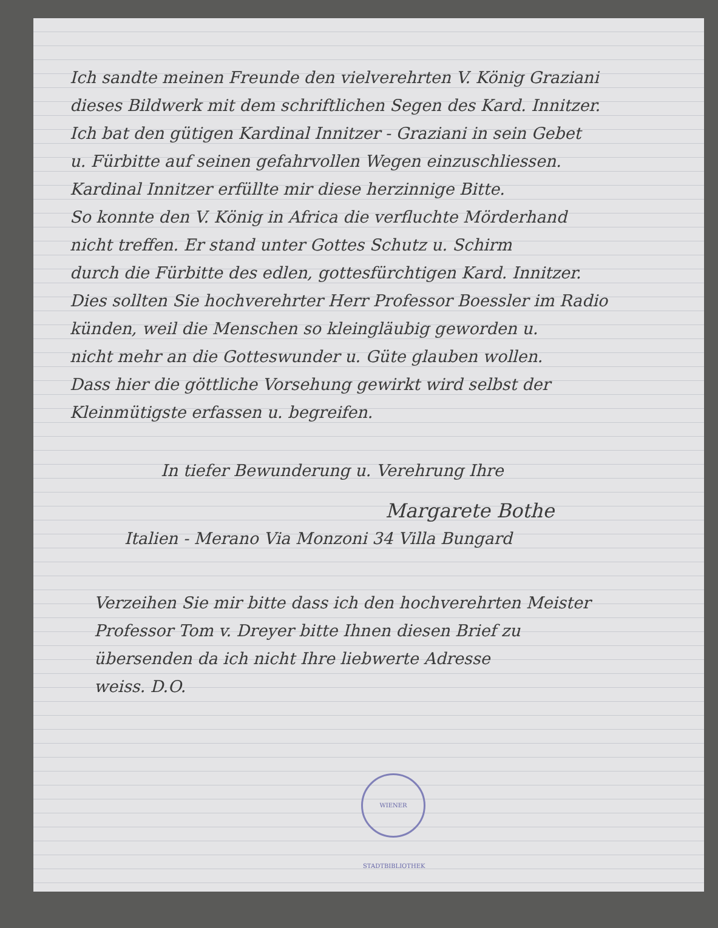Ich sandte meinen Freunde den vielverehrten V. König Graziani
dieses Bildwerk mit dem schriftlichen Segen des Kard. Innitzer.
Ich bat den gütigen Kardinal Innitzer - Graziani in sein Gebet
u. Fürbitte auf seinen gefahrvollen Wegen einzuschliessen.
Kardinal Innitzer erfüllte mir diese herzinnige Bitte.
So konnte den V. König in Africa die verfluchte Mörderhand
nicht treffen. Er stand unter Gottes Schutz u. Schirm
durch die Fürbitte des edlen, gottesfürchtigen Kard. Innitzer.
Dies sollten Sie hochverehrter Herr Professor Boessler im Radio
künden, weil die Menschen so kleingläubig geworden u.
nicht mehr an die Gotteswunder u. Güte glauben wollen.
Dass hier die göttliche Vorsehung gewirkt wird selbst der
Kleinmütigste erfassen u. begreifen.
In tiefer Bewunderung u. Verehrung Ihre
Margarete Bothe
Italien - Merano Via Monzoni 34 Villa Bungard
Verzeihen Sie mir bitte dass ich den hochverehrten Meister
Professor Tom v. Dreyer bitte Ihnen diesen Brief zu
übersenden da ich nicht Ihre liebwerte Adresse
weiss. D.O.
WIENER STADTBIBLIOTHEK